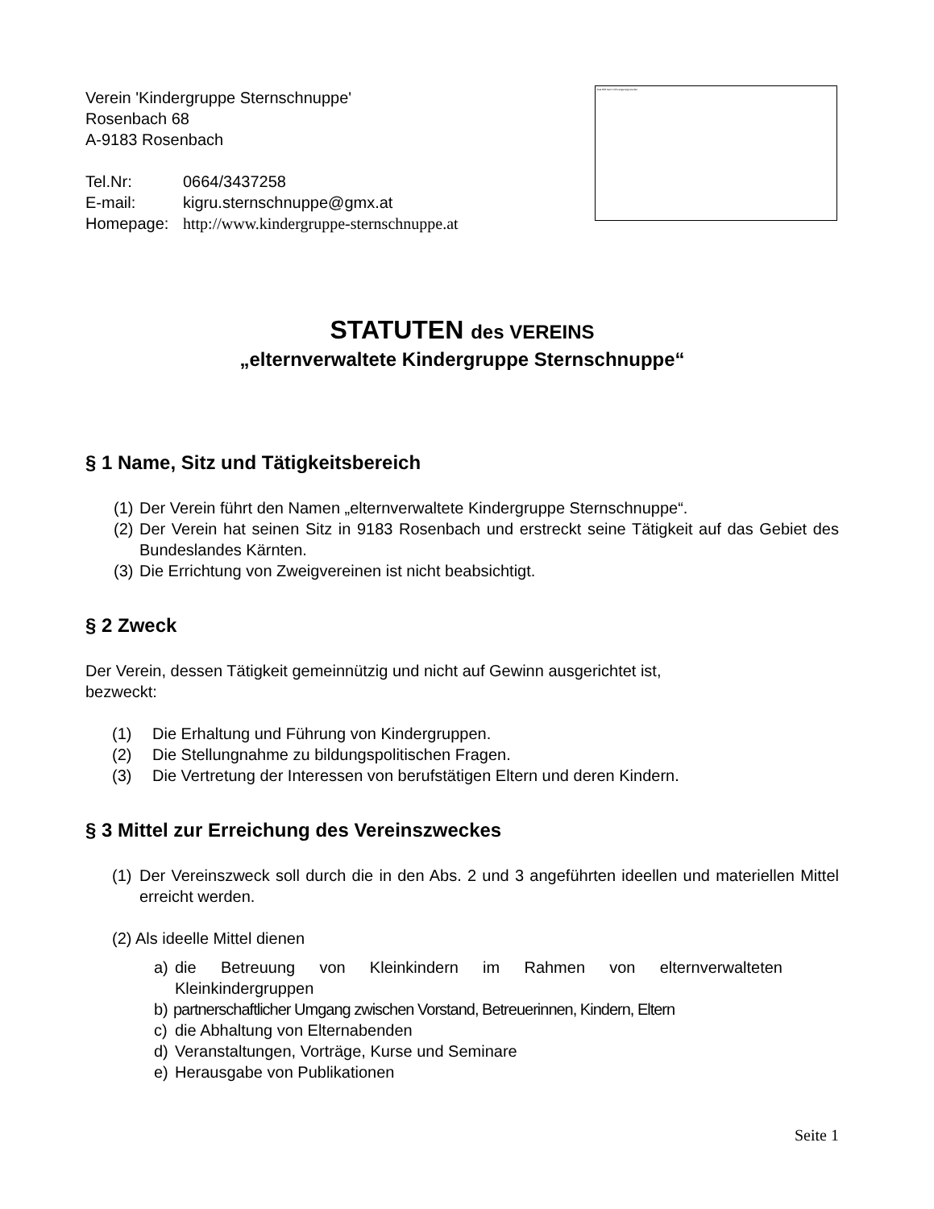Verein 'Kindergruppe Sternschnuppe'
Rosenbach 68
A-9183 Rosenbach
Tel.Nr: 0664/3437258
E-mail: kigru.sternschnuppe@gmx.at
Homepage: http://www.kindergruppe-sternschnuppe.at
Das Bild kann nicht angezeigt werden.
STATUTEN des VEREINS
„elternverwaltete Kindergruppe Sternschnuppe“
§ 1 Name, Sitz und Tätigkeitsbereich
(1) Der Verein führt den Namen „elternverwaltete Kindergruppe Sternschnuppe“.
(2) Der Verein hat seinen Sitz in 9183 Rosenbach und erstreckt seine Tätigkeit auf das Gebiet des Bundeslandes Kärnten.
(3) Die Errichtung von Zweigvereinen ist nicht beabsichtigt.
§ 2 Zweck
Der Verein, dessen Tätigkeit gemeinnützig und nicht auf Gewinn ausgerichtet ist,
bezweckt:
(1) Die Erhaltung und Führung von Kindergruppen.
(2) Die Stellungnahme zu bildungspolitischen Fragen.
(3) Die Vertretung der Interessen von berufstätigen Eltern und deren Kindern.
§ 3 Mittel zur Erreichung des Vereinszweckes
(1) Der Vereinszweck soll durch die in den Abs. 2 und 3 angeführten ideellen und materiellen Mittel erreicht werden.
(2) Als ideelle Mittel dienen
a) die Betreuung von Kleinkindern im Rahmen von elternverwalteten Kleinkindergruppen
b) partnerschaftlicher Umgang zwischen Vorstand, Betreuerinnen, Kindern, Eltern
c) die Abhaltung von Elternabenden
d) Veranstaltungen, Vorträge, Kurse und Seminare
e) Herausgabe von Publikationen
Seite 1